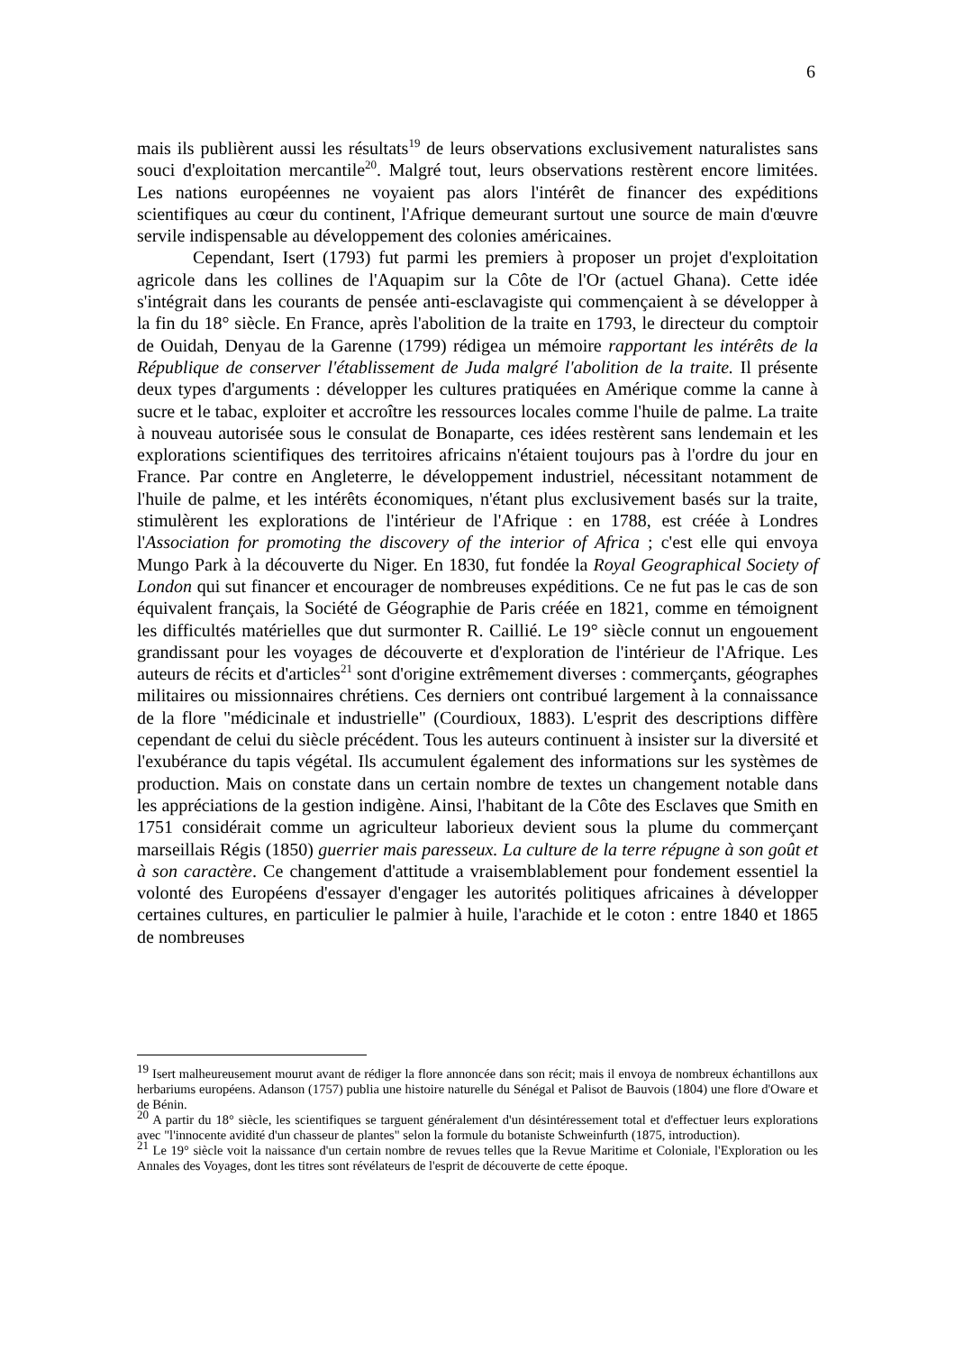6
mais ils publièrent aussi les résultats<sup>19</sup> de leurs observations exclusivement naturalistes sans souci d'exploitation mercantile<sup>20</sup>. Malgré tout, leurs observations restèrent encore limitées. Les nations européennes ne voyaient pas alors l'intérêt de financer des expéditions scientifiques au cœur du continent, l'Afrique demeurant surtout une source de main d'œuvre servile indispensable au développement des colonies américaines.
Cependant, Isert (1793) fut parmi les premiers à proposer un projet d'exploitation agricole dans les collines de l'Aquapim sur la Côte de l'Or (actuel Ghana). Cette idée s'intégrait dans les courants de pensée anti-esclavagiste qui commençaient à se développer à la fin du 18° siècle. En France, après l'abolition de la traite en 1793, le directeur du comptoir de Ouidah, Denyau de la Garenne (1799) rédigea un mémoire rapportant les intérêts de la République de conserver l'établissement de Juda malgré l'abolition de la traite. Il présente deux types d'arguments : développer les cultures pratiquées en Amérique comme la canne à sucre et le tabac, exploiter et accroître les ressources locales comme l'huile de palme. La traite à nouveau autorisée sous le consulat de Bonaparte, ces idées restèrent sans lendemain et les explorations scientifiques des territoires africains n'étaient toujours pas à l'ordre du jour en France. Par contre en Angleterre, le développement industriel, nécessitant notamment de l'huile de palme, et les intérêts économiques, n'étant plus exclusivement basés sur la traite, stimulèrent les explorations de l'intérieur de l'Afrique : en 1788, est créée à Londres l'Association for promoting the discovery of the interior of Africa ; c'est elle qui envoya Mungo Park à la découverte du Niger. En 1830, fut fondée la Royal Geographical Society of London qui sut financer et encourager de nombreuses expéditions. Ce ne fut pas le cas de son équivalent français, la Société de Géographie de Paris créée en 1821, comme en témoignent les difficultés matérielles que dut surmonter R. Caillié. Le 19° siècle connut un engouement grandissant pour les voyages de découverte et d'exploration de l'intérieur de l'Afrique. Les auteurs de récits et d'articles<sup>21</sup> sont d'origine extrêmement diverses : commerçants, géographes militaires ou missionnaires chrétiens. Ces derniers ont contribué largement à la connaissance de la flore "médicinale et industrielle" (Courdioux, 1883). L'esprit des descriptions diffère cependant de celui du siècle précédent. Tous les auteurs continuent à insister sur la diversité et l'exubérance du tapis végétal. Ils accumulent également des informations sur les systèmes de production. Mais on constate dans un certain nombre de textes un changement notable dans les appréciations de la gestion indigène. Ainsi, l'habitant de la Côte des Esclaves que Smith en 1751 considérait comme un agriculteur laborieux devient sous la plume du commerçant marseillais Régis (1850) guerrier mais paresseux. La culture de la terre répugne à son goût et à son caractère. Ce changement d'attitude a vraisemblablement pour fondement essentiel la volonté des Européens d'essayer d'engager les autorités politiques africaines à développer certaines cultures, en particulier le palmier à huile, l'arachide et le coton : entre 1840 et 1865 de nombreuses
<sup>19</sup> Isert malheureusement mourut avant de rédiger la flore annoncée dans son récit; mais il envoya de nombreux échantillons aux herbariums européens. Adanson (1757) publia une histoire naturelle du Sénégal et Palisot de Bauvois (1804) une flore d'Oware et de Bénin.
<sup>20</sup> A partir du 18° siècle, les scientifiques se targuent généralement d'un désintéressement total et d'effectuer leurs explorations avec "l'innocente avidité d'un chasseur de plantes" selon la formule du botaniste Schweinfurth (1875, introduction).
<sup>21</sup> Le 19° siècle voit la naissance d'un certain nombre de revues telles que la Revue Maritime et Coloniale, l'Exploration ou les Annales des Voyages, dont les titres sont révélateurs de l'esprit de découverte de cette époque.